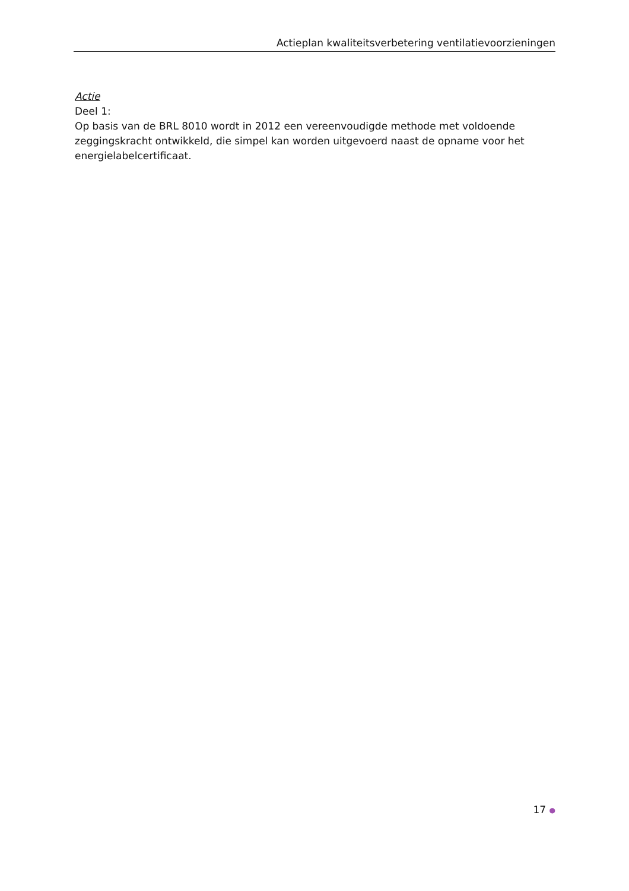Actieplan kwaliteitsverbetering ventilatievoorzieningen
Actie
Deel 1:
Op basis van de BRL 8010 wordt in 2012 een vereenvoudigde methode met voldoende zeggingskracht ontwikkeld, die simpel kan worden uitgevoerd naast de opname voor het energielabelcertificaat.
17 ●